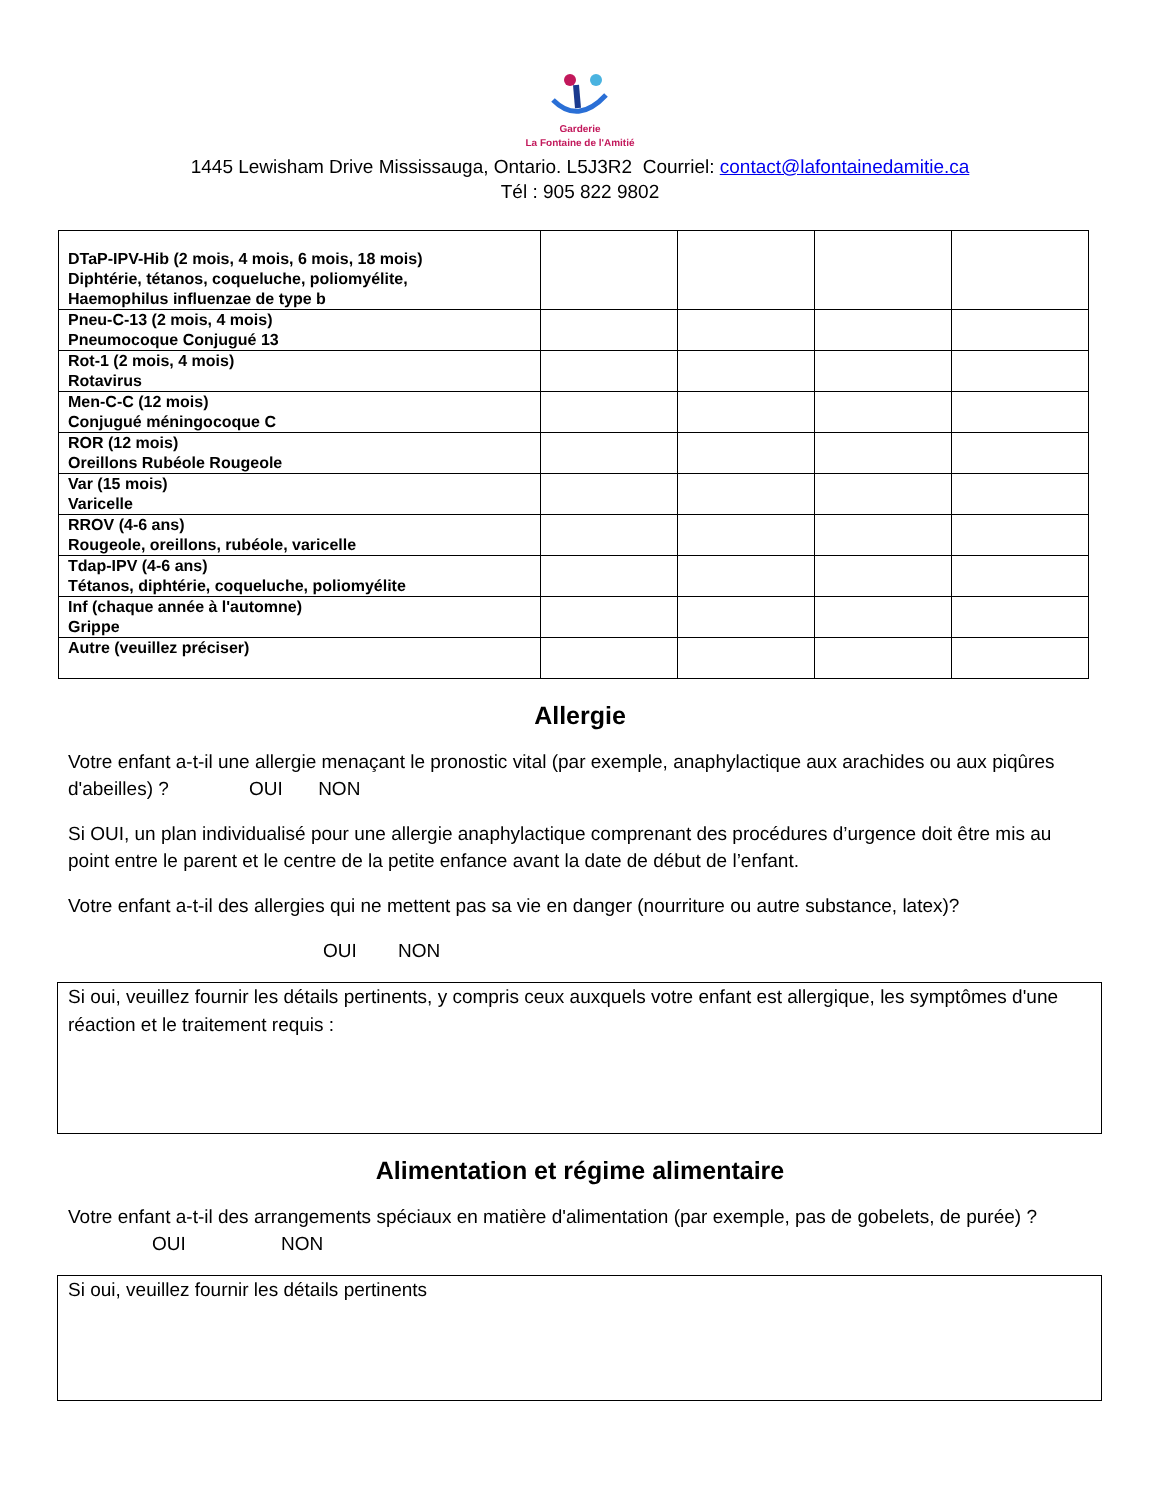Garderie
La Fontaine de l'Amitié
1445 Lewisham Drive Mississauga, Ontario. L5J3R2 Courriel: contact@lafontainedamitie.ca
Tél : 905 822 9802
| DTaP-IPV-Hib (2 mois, 4 mois, 6 mois, 18 mois) Diphtérie, tétanos, coqueluche, poliomyélite, Haemophilus influenzae de type b | | | | |
| Pneu-C-13 (2 mois, 4 mois) Pneumocoque Conjugué 13 | | | | |
| Rot-1 (2 mois, 4 mois) Rotavirus | | | | |
| Men-C-C (12 mois) Conjugué méningocoque C | | | | |
| ROR (12 mois) Oreillons Rubéole Rougeole | | | | |
| Var (15 mois) Varicelle | | | | |
| RROV (4-6 ans) Rougeole, oreillons, rubéole, varicelle | | | | |
| Tdap-IPV (4-6 ans) Tétanos, diphtérie, coqueluche, poliomyélite | | | | |
| Inf (chaque année à l'automne) Grippe | | | | |
| Autre (veuillez préciser) | | | | |
Allergie
Votre enfant a-t-il une allergie menaçant le pronostic vital (par exemple, anaphylactique aux arachides ou aux piqûres d'abeilles) ? OUI NON
Si OUI, un plan individualisé pour une allergie anaphylactique comprenant des procédures d’urgence doit être mis au point entre le parent et le centre de la petite enfance avant la date de début de l’enfant.
Votre enfant a-t-il des allergies qui ne mettent pas sa vie en danger (nourriture ou autre substance, latex)?
OUI NON
Si oui, veuillez fournir les détails pertinents, y compris ceux auxquels votre enfant est allergique, les symptômes d'une réaction et le traitement requis :
Alimentation et régime alimentaire
Votre enfant a-t-il des arrangements spéciaux en matière d'alimentation (par exemple, pas de gobelets, de purée) ? OUI NON
Si oui, veuillez fournir les détails pertinents